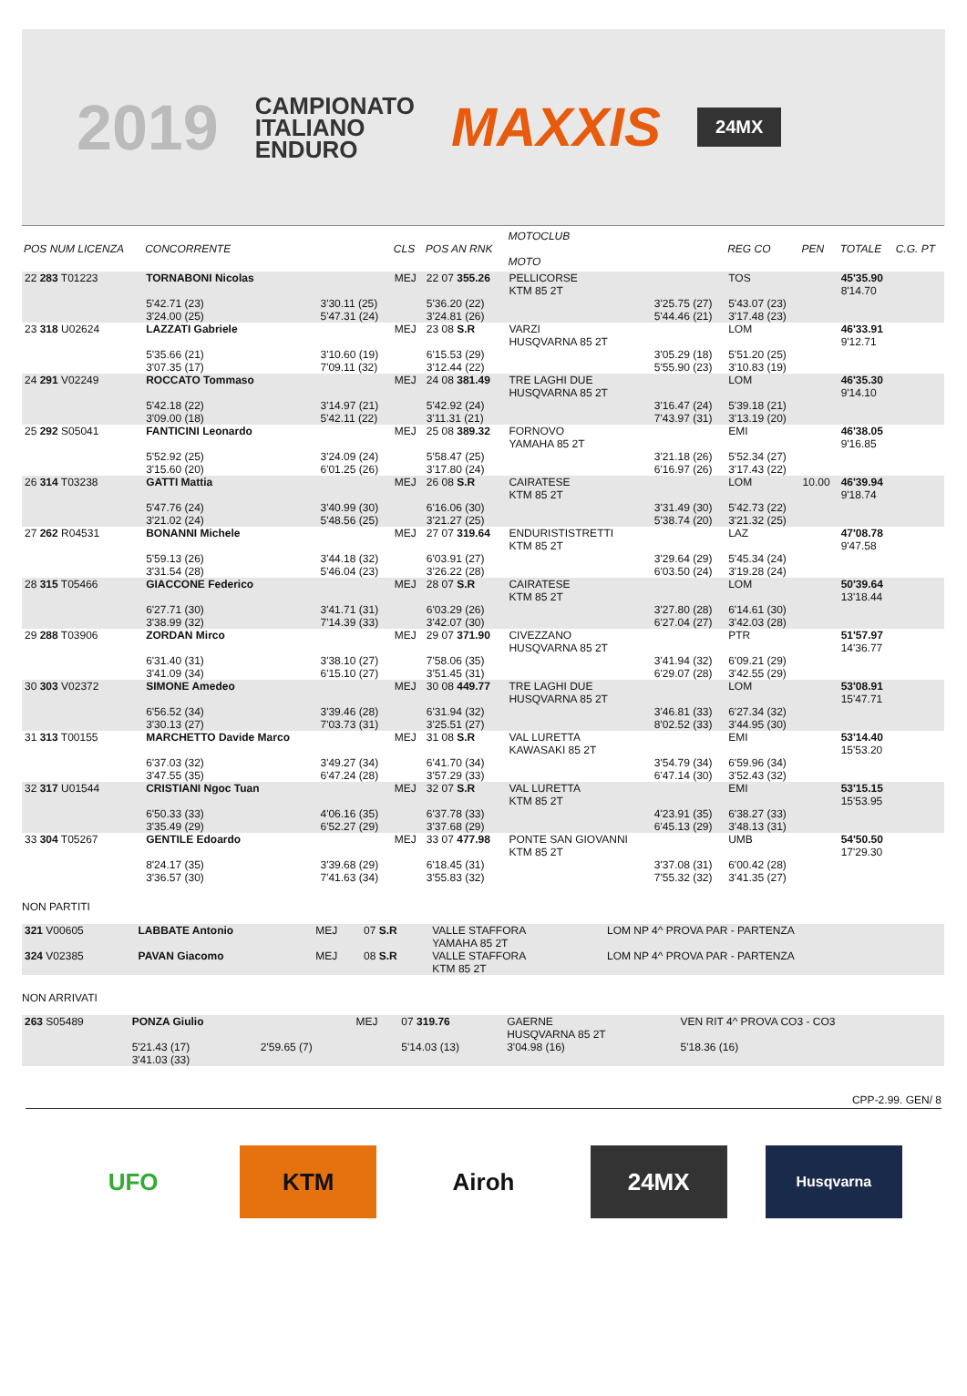2019 CAMPIONATO
ITALIANO
ENDURO MAXXIS 24MX
| POS NUM LICENZA | CONCORRENTE | | CLS | POS AN RNK | MOTOCLUB MOTO | | REG CO | PEN | TOTALE | C.G. PT |
| --- | --- | --- | --- | --- | --- | --- | --- | --- | --- | --- |
| 22 283 T01223 | TORNABONI Nicolas 5'42.71 (23) 3'24.00 (25) | 3'30.11 (25) 5'47.31 (24) | MEJ | 22 07 355.26 5'36.20 (22) 3'24.81 (26) | PELLICORSE KTM 85 2T | 3'25.75 (27) 5'44.46 (21) | TOS 5'43.07 (23) 3'17.48 (23) | | 45'35.90 8'14.70 | |
| 23 318 U02624 | LAZZATI Gabriele 5'35.66 (21) 3'07.35 (17) | 3'10.60 (19) 7'09.11 (32) | MEJ | 23 08 S.R 6'15.53 (29) 3'12.44 (22) | VARZI HUSQVARNA 85 2T | 3'05.29 (18) 5'55.90 (23) | LOM 5'51.20 (25) 3'10.83 (19) | | 46'33.91 9'12.71 | |
| 24 291 V02249 | ROCCATO Tommaso 5'42.18 (22) 3'09.00 (18) | 3'14.97 (21) 5'42.11 (22) | MEJ | 24 08 381.49 5'42.92 (24) 3'11.31 (21) | TRE LAGHI DUE HUSQVARNA 85 2T | 3'16.47 (24) 7'43.97 (31) | LOM 5'39.18 (21) 3'13.19 (20) | | 46'35.30 9'14.10 | |
| 25 292 S05041 | FANTICINI Leonardo 5'52.92 (25) 3'15.60 (20) | 3'24.09 (24) 6'01.25 (26) | MEJ | 25 08 389.32 5'58.47 (25) 3'17.80 (24) | FORNOVO YAMAHA 85 2T | 3'21.18 (26) 6'16.97 (26) | EMI 5'52.34 (27) 3'17.43 (22) | | 46'38.05 9'16.85 | |
| 26 314 T03238 | GATTI Mattia 5'47.76 (24) 3'21.02 (24) | 3'40.99 (30) 5'48.56 (25) | MEJ | 26 08 S.R 6'16.06 (30) 3'21.27 (25) | CAIRATESE KTM 85 2T | 3'31.49 (30) 5'38.74 (20) | LOM 5'42.73 (22) 3'21.32 (25) | 10.00 | 46'39.94 9'18.74 | |
| 27 262 R04531 | BONANNI Michele 5'59.13 (26) 3'31.54 (28) | 3'44.18 (32) 5'46.04 (23) | MEJ | 27 07 319.64 6'03.91 (27) 3'26.22 (28) | ENDURISTISTRETTI KTM 85 2T | 3'29.64 (29) 6'03.50 (24) | LAZ 5'45.34 (24) 3'19.28 (24) | | 47'08.78 9'47.58 | |
| 28 315 T05466 | GIACCONE Federico 6'27.71 (30) 3'38.99 (32) | 3'41.71 (31) 7'14.39 (33) | MEJ | 28 07 S.R 6'03.29 (26) 3'42.07 (30) | CAIRATESE KTM 85 2T | 3'27.80 (28) 6'27.04 (27) | LOM 6'14.61 (30) 3'42.03 (28) | | 50'39.64 13'18.44 | |
| 29 288 T03906 | ZORDAN Mirco 6'31.40 (31) 3'41.09 (34) | 3'38.10 (27) 6'15.10 (27) | MEJ | 29 07 371.90 7'58.06 (35) 3'51.45 (31) | CIVEZZANO HUSQVARNA 85 2T | 3'41.94 (32) 6'29.07 (28) | PTR 6'09.21 (29) 3'42.55 (29) | | 51'57.97 14'36.77 | |
| 30 303 V02372 | SIMONE Amedeo 6'56.52 (34) 3'30.13 (27) | 3'39.46 (28) 7'03.73 (31) | MEJ | 30 08 449.77 6'31.94 (32) 3'25.51 (27) | TRE LAGHI DUE HUSQVARNA 85 2T | 3'46.81 (33) 8'02.52 (33) | LOM 6'27.34 (32) 3'44.95 (30) | | 53'08.91 15'47.71 | |
| 31 313 T00155 | MARCHETTO Davide Marco 6'37.03 (32) 3'47.55 (35) | 3'49.27 (34) 6'47.24 (28) | MEJ | 31 08 S.R 6'41.70 (34) 3'57.29 (33) | VAL LURETTA KAWASAKI 85 2T | 3'54.79 (34) 6'47.14 (30) | EMI 6'59.96 (34) 3'52.43 (32) | | 53'14.40 15'53.20 | |
| 32 317 U01544 | CRISTIANI Ngoc Tuan 6'50.33 (33) 3'35.49 (29) | 4'06.16 (35) 6'52.27 (29) | MEJ | 32 07 S.R 6'37.78 (33) 3'37.68 (29) | VAL LURETTA KTM 85 2T | 4'23.91 (35) 6'45.13 (29) | EMI 6'38.27 (33) 3'48.13 (31) | | 53'15.15 15'53.95 | |
| 33 304 T05267 | GENTILE Edoardo 8'24.17 (35) 3'36.57 (30) | 3'39.68 (29) 7'41.63 (34) | MEJ | 33 07 477.98 6'18.45 (31) 3'55.83 (32) | PONTE SAN GIOVANNI KTM 85 2T | 3'37.08 (31) 7'55.32 (32) | UMB 6'00.42 (28) 3'41.35 (27) | | 54'50.50 17'29.30 | |
NON PARTITI
| 321 V00605 | LABBATE Antonio | MEJ | 07 S.R | VALLE STAFFORA YAMAHA 85 2T | LOM NP 4^ PROVA PAR - PARTENZA |
| 324 V02385 | PAVAN Giacomo | MEJ | 08 S.R | VALLE STAFFORA KTM 85 2T | LOM NP 4^ PROVA PAR - PARTENZA |
NON ARRIVATI
| 263 S05489 | PONZA Giulio 5'21.43 (17) 3'41.03 (33) | 2'59.65 (7) | MEJ | 07 319.76 5'14.03 (13) | GAERNE HUSQVARNA 85 2T 3'04.98 (16) | VEN RIT 4^ PROVA CO3 - CO3 5'18.36 (16) |
CPP-2.99. GEN/ 8
UFO KTM Airoh 24MX
Husqvarna